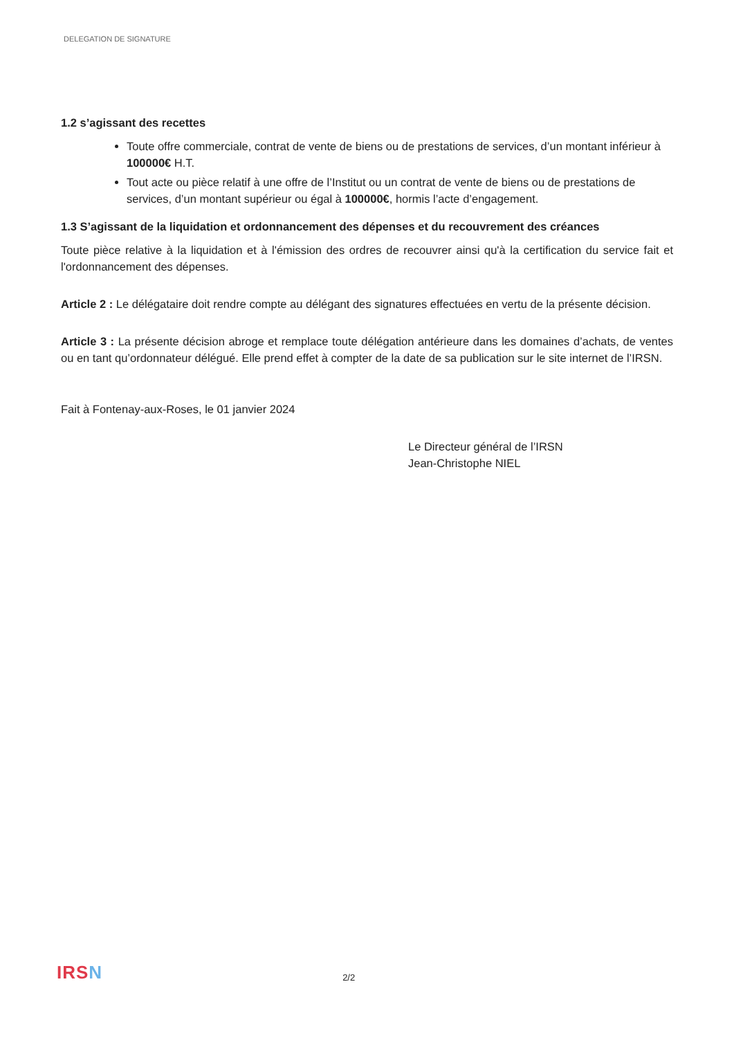DELEGATION DE SIGNATURE
1.2 s’agissant des recettes
Toute offre commerciale, contrat de vente de biens ou de prestations de services, d’un montant inférieur à 100000€ H.T.
Tout acte ou pièce relatif à une offre de l’Institut ou un contrat de vente de biens ou de prestations de services, d’un montant supérieur ou égal à 100000€, hormis l’acte d’engagement.
1.3 S’agissant de la liquidation et ordonnancement des dépenses et du recouvrement des créances
Toute pièce relative à la liquidation et à l'émission des ordres de recouvrer ainsi qu'à la certification du service fait et l'ordonnancement des dépenses.
Article 2 : Le délégataire doit rendre compte au délégant des signatures effectuées en vertu de la présente décision.
Article 3 : La présente décision abroge et remplace toute délégation antérieure dans les domaines d’achats, de ventes ou en tant qu’ordonnateur délégué. Elle prend effet à compter de la date de sa publication sur le site internet de l’IRSN.
Fait à Fontenay-aux-Roses, le 01 janvier 2024
Le Directeur général de l’IRSN
Jean-Christophe NIEL
IRSN
2/2